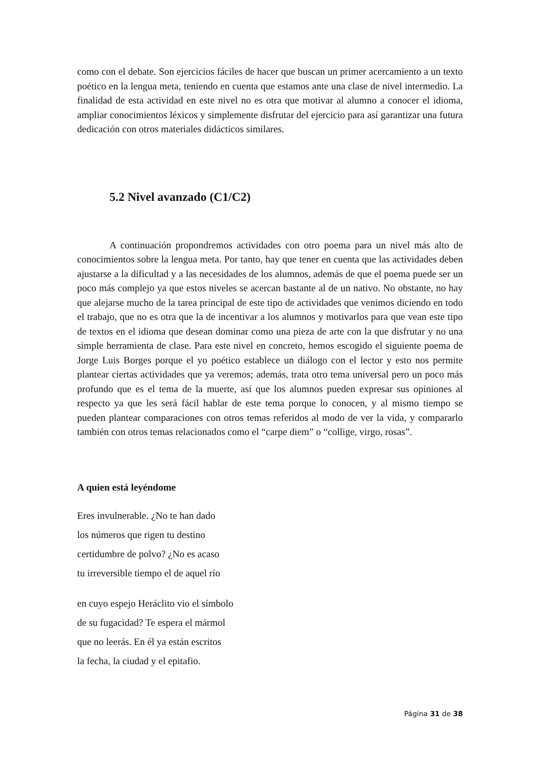como con el debate. Son ejercicios fáciles de hacer que buscan un primer acercamiento a un texto poético en la lengua meta, teniendo en cuenta que estamos ante una clase de nivel intermedio. La finalidad de esta actividad en este nivel no es otra que motivar al alumno a conocer el idioma, ampliar conocimientos léxicos y simplemente disfrutar del ejercicio para así garantizar una futura dedicación con otros materiales didácticos similares.
5.2 Nivel avanzado (C1/C2)
A continuación propondremos actividades con otro poema para un nivel más alto de conocimientos sobre la lengua meta. Por tanto, hay que tener en cuenta que las actividades deben ajustarse a la dificultad y a las necesidades de los alumnos, además de que el poema puede ser un poco más complejo ya que estos niveles se acercan bastante al de un nativo. No obstante, no hay que alejarse mucho de la tarea principal de este tipo de actividades que venimos diciendo en todo el trabajo, que no es otra que la de incentivar a los alumnos y motivarlos para que vean este tipo de textos en el idioma que desean dominar como una pieza de arte con la que disfrutar y no una simple herramienta de clase. Para este nivel en concreto, hemos escogido el siguiente poema de Jorge Luis Borges porque el yo poético establece un diálogo con el lector y esto nos permite plantear ciertas actividades que ya veremos; además, trata otro tema universal pero un poco más profundo que es el tema de la muerte, así que los alumnos pueden expresar sus opiniones al respecto ya que les será fácil hablar de este tema porque lo conocen, y al mismo tiempo se pueden plantear comparaciones con otros temas referidos al modo de ver la vida, y compararlo también con otros temas relacionados como el “carpe diem” o “collige, virgo, rosas”.
A quien está leyéndome
Eres invulnerable. ¿No te han dado
los números que rigen tu destino
certidumbre de polvo? ¿No es acaso
tu irreversible tiempo el de aquel río
en cuyo espejo Heráclito vio el símbolo
de su fugacidad? Te espera el mármol
que no leerás. En él ya están escritos
la fecha, la ciudad y el epitafio.
Página 31 de 38